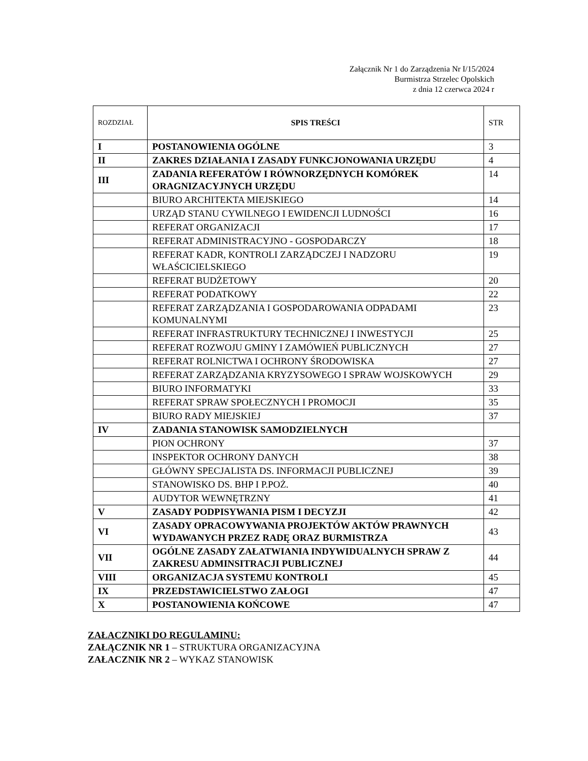Załącznik Nr 1 do Zarządzenia Nr I/15/2024
Burmistrza Strzelec Opolskich
z dnia 12 czerwca 2024 r
| ROZDZIAŁ | SPIS TREŚCI | STR |
| --- | --- | --- |
| I | POSTANOWIENIA OGÓLNE | 3 |
| II | ZAKRES DZIAŁANIA I ZASADY FUNKCJONOWANIA URZĘDU | 4 |
| III | ZADANIA REFERATÓW I RÓWNORZĘDNYCH KOMÓREK ORAGNIZACYJNYCH URZĘDU | 14 |
| | BIURO ARCHITEKTA MIEJSKIEGO | 14 |
| | URZĄD STANU CYWILNEGO I EWIDENCJI LUDNOŚCI | 16 |
| | REFERAT ORGANIZACJI | 17 |
| | REFERAT ADMINISTRACYJNO - GOSPODARCZY | 18 |
| | REFERAT KADR, KONTROLI ZARZĄDCZEJ I NADZORU WŁAŚCICIELSKIEGO | 19 |
| | REFERAT BUDŻETOWY | 20 |
| | REFERAT PODATKOWY | 22 |
| | REFERAT ZARZĄDZANIA I GOSPODAROWANIA ODPADAMI KOMUNALNYMI | 23 |
| | REFERAT INFRASTRUKTURY TECHNICZNEJ I INWESTYCJI | 25 |
| | REFERAT ROZWOJU GMINY I ZAMÓWIEŃ PUBLICZNYCH | 27 |
| | REFERAT ROLNICTWA I OCHRONY ŚRODOWISKA | 27 |
| | REFERAT ZARZĄDZANIA KRYZYSOWEGO I SPRAW WOJSKOWYCH | 29 |
| | BIURO INFORMATYKI | 33 |
| | REFERAT SPRAW SPOŁECZNYCH I PROMOCJI | 35 |
| | BIURO RADY MIEJSKIEJ | 37 |
| IV | ZADANIA STANOWISK SAMODZIELNYCH | |
| | PION OCHRONY | 37 |
| | INSPEKTOR OCHRONY DANYCH | 38 |
| | GŁÓWNY SPECJALISTA DS. INFORMACJI PUBLICZNEJ | 39 |
| | STANOWISKO DS. BHP I P.POŻ. | 40 |
| | AUDYTOR WEWNĘTRZNY | 41 |
| V | ZASADY PODPISYWANIA PISM I DECYZJI | 42 |
| VI | ZASADY OPRACOWYWANIA PROJEKTÓW AKTÓW PRAWNYCH WYDAWANYCH PRZEZ RADĘ ORAZ BURMISTRZA | 43 |
| VII | OGÓLNE ZASADY ZAŁATWIANIA INDYWIDUALNYCH SPRAW Z ZAKRESU ADMINSITRACJI PUBLICZNEJ | 44 |
| VIII | ORGANIZACJA SYSTEMU KONTROLI | 45 |
| IX | PRZEDSTAWICIELSTWO ZAŁOGI | 47 |
| X | POSTANOWIENIA KOŃCOWE | 47 |
ZAŁACZNIKI DO REGULAMINU:
ZAŁĄCZNIK NR 1 – STRUKTURA ORGANIZACYJNA
ZAŁACZNIK NR 2 – WYKAZ STANOWISK